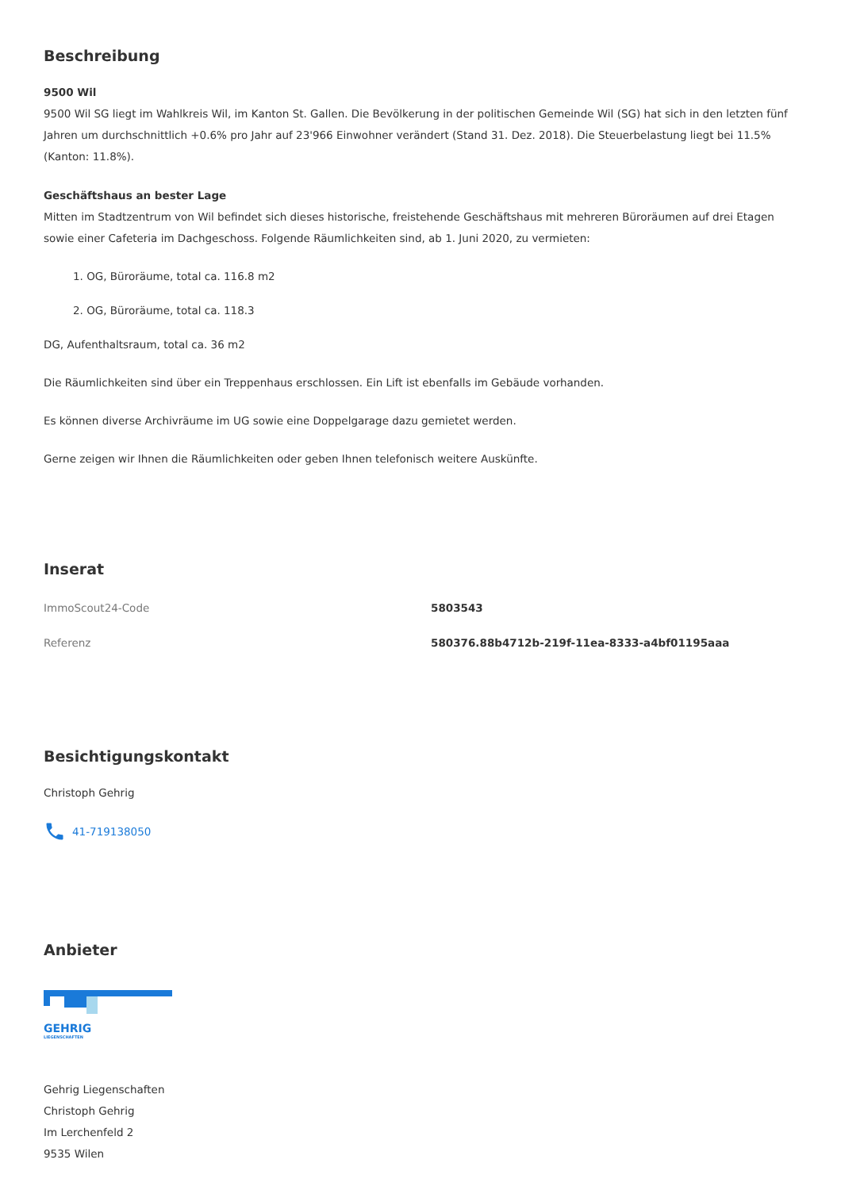Beschreibung
9500 Wil
9500 Wil SG liegt im Wahlkreis Wil, im Kanton St. Gallen. Die Bevölkerung in der politischen Gemeinde Wil (SG) hat sich in den letzten fünf Jahren um durchschnittlich +0.6% pro Jahr auf 23'966 Einwohner verändert (Stand 31. Dez. 2018). Die Steuerbelastung liegt bei 11.5% (Kanton: 11.8%).
Geschäftshaus an bester Lage
Mitten im Stadtzentrum von Wil befindet sich dieses historische, freistehende Geschäftshaus mit mehreren Büroräumen auf drei Etagen sowie einer Cafeteria im Dachgeschoss. Folgende Räumlichkeiten sind, ab 1. Juni 2020, zu vermieten:
1. OG, Büroräume, total ca. 116.8 m2
2. OG, Büroräume, total ca. 118.3
DG, Aufenthaltsraum, total ca. 36 m2
Die Räumlichkeiten sind über ein Treppenhaus erschlossen. Ein Lift ist ebenfalls im Gebäude vorhanden.
Es können diverse Archivräume im UG sowie eine Doppelgarage dazu gemietet werden.
Gerne zeigen wir Ihnen die Räumlichkeiten oder geben Ihnen telefonisch weitere Auskünfte.
Inserat
| ImmoScout24-Code | 5803543 |
| Referenz | 580376.88b4712b-219f-11ea-8333-a4bf01195aaa |
Besichtigungskontakt
Christoph Gehrig
41-719138050
Anbieter
GEHRIG
LIEGENSCHAFTEN
Gehrig Liegenschaften
Christoph Gehrig
Im Lerchenfeld 2
9535 Wilen